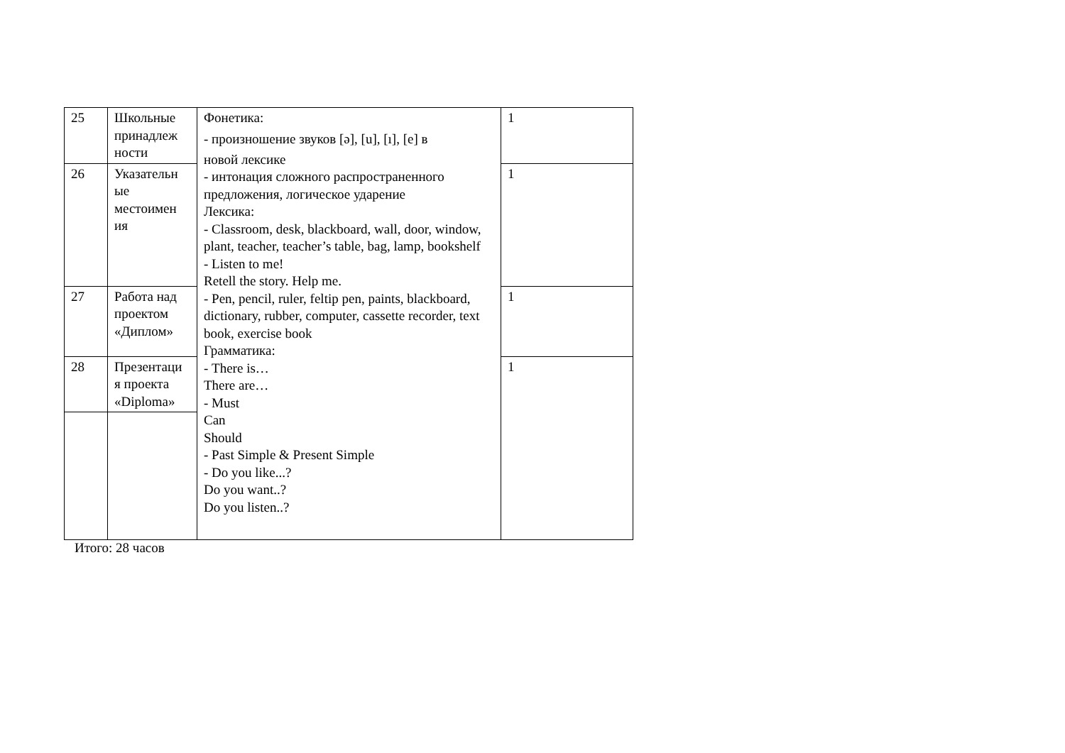| 25 | Школьные принадлеж ности | Фонетика: - произношение звуков [ə], [u], [ı], [e] в новой лексике - интонация сложного распространенного предложения, логическое ударение Лексика: - Classroom, desk, blackboard, wall, door, window, plant, teacher, teacher’s table, bag, lamp, bookshelf - Listen to me! Retell the story. Help me. - Pen, pencil, ruler, feltip pen, paints, blackboard, dictionary, rubber, computer, cassette recorder, text book, exercise book Грамматика: - There is… There are… - Must Can Should - Past Simple & Present Simple - Do you like...? Do you want..? Do you listen..? | 1 |
| 26 | Указательн ые местоимен ия | | 1 |
| 27 | Работа над проектом «Диплом» | | 1 |
| 28 | Презентаци я проекта «Diploma» | | 1 |
Итого: 28 часов